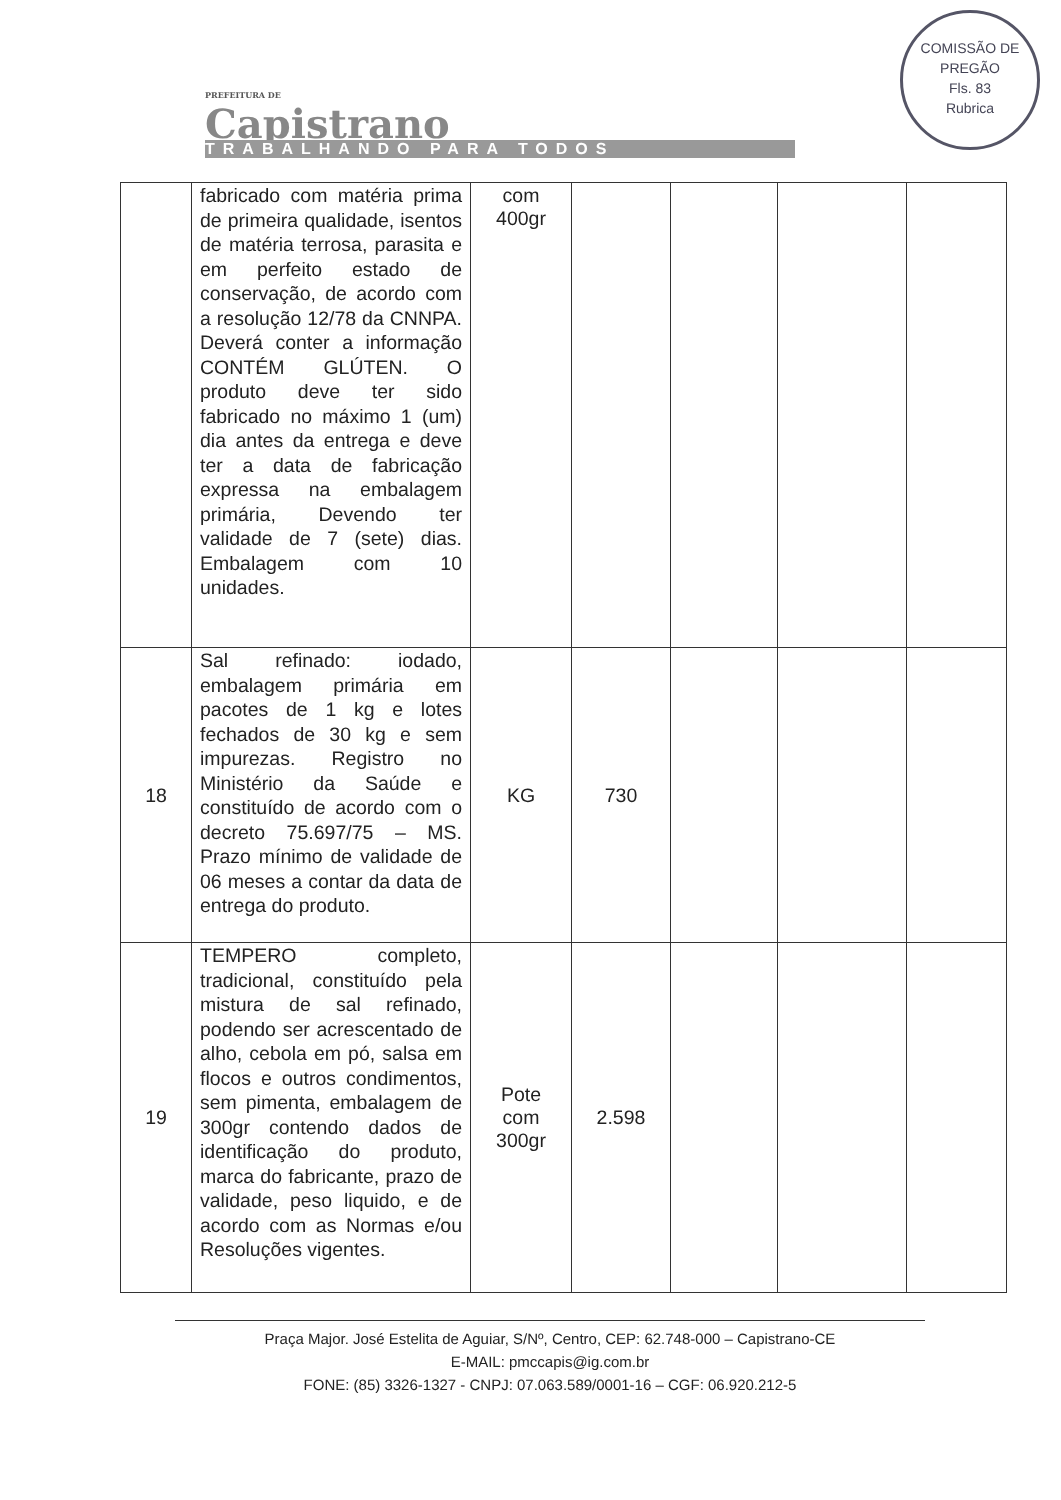PREFEITURA DE
Capistrano
TRABALHANDO PARA TODOS
COMISSÃO DE PREGÃO
Fls. 83
Rubrica
| | fabricado com matéria prima de primeira qualidade, isentos de matéria terrosa, parasita e em perfeito estado de conservação, de acordo com a resolução 12/78 da CNNPA. Deverá conter a informação CONTÉM GLÚTEN. O produto deve ter sido fabricado no máximo 1 (um) dia antes da entrega e deve ter a data de fabricação expressa na embalagem primária, Devendo ter validade de 7 (sete) dias. Embalagem com 10 unidades. | com 400gr | | | | |
| 18 | Sal refinado: iodado, embalagem primária em pacotes de 1 kg e lotes fechados de 30 kg e sem impurezas. Registro no Ministério da Saúde e constituído de acordo com o decreto 75.697/75 – MS. Prazo mínimo de validade de 06 meses a contar da data de entrega do produto. | KG | 730 | | | |
| 19 | TEMPERO completo, tradicional, constituído pela mistura de sal refinado, podendo ser acrescentado de alho, cebola em pó, salsa em flocos e outros condimentos, sem pimenta, embalagem de 300gr contendo dados de identificação do produto, marca do fabricante, prazo de validade, peso liquido, e de acordo com as Normas e/ou Resoluções vigentes. | Pote com 300gr | 2.598 | | | |
Praça Major. José Estelita de Aguiar, S/Nº, Centro, CEP: 62.748-000 – Capistrano-CE
E-MAIL: pmccapis@ig.com.br
FONE: (85) 3326-1327 - CNPJ: 07.063.589/0001-16 – CGF: 06.920.212-5